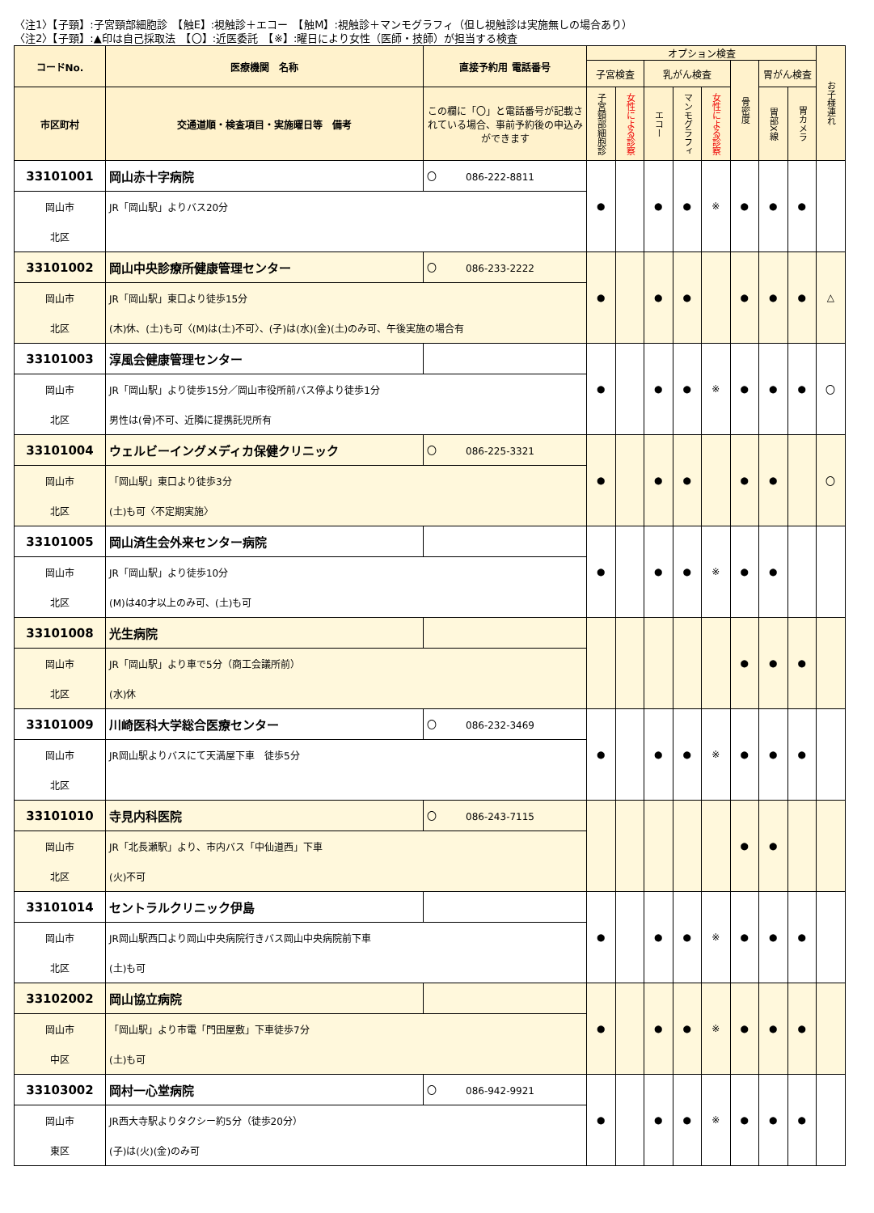〈注1〉【子頸】:子宮頸部細胞診　【触E】:視触診＋エコー　【触M】:視触診＋マンモグラフィ（但し視触診は実施無しの場合あり）
〈注2〉【子頸】:▲印は自己採取法　【〇】:近医委託　【※】:曜日により女性（医師・技師）が担当する検査
| コードNo. | 医療機関 名称 | 直接予約用 電話番号 | オプション検査 | | | | | | | | お子様連れ |
| --- | --- | --- | --- | --- | --- | --- | --- | --- | --- | --- | --- |
| | | | 子宮検査 | | 乳がん検査 | | | 骨密度 | 胃がん検査 | | |
| 市区町村 | 交通道順・検査項目・実施曜日等 備考 | この欄に「〇」と電話番号が記載されている場合、事前予約後の申込みができます | 子宮頸部細胞診 | 女性による診察 | エコー | マンモグラフィ | 女性による診察 | | 胃部X線 | 胃カメラ | |
| 33101001 | 岡山赤十字病院 | 〇 086-222-8811 | ● | | ● | ● | ※ | ● | ● | ● | |
| 岡山市 | JR「岡山駅」よりバス20分 | | | | | | | | | | |
| 北区 | | | | | | | | | | | |
| 33101002 | 岡山中央診療所健康管理センター | 〇 086-233-2222 | ● | | ● | ● | | ● | ● | ● | △ |
| 岡山市 | JR「岡山駅」東口より徒歩15分 | | | | | | | | | | |
| 北区 | (木)休、(土)も可〈(M)は(土)不可〉、(子)は(水)(金)(土)のみ可、午後実施の場合有 | | | | | | | | | | |
| 33101003 | 淳風会健康管理センター | | ● | | ● | ● | ※ | ● | ● | ● | 〇 |
| 岡山市 | JR「岡山駅」より徒歩15分／岡山市役所前バス停より徒歩1分 | | | | | | | | | | |
| 北区 | 男性は(骨)不可、近隣に提携託児所有 | | | | | | | | | | |
| 33101004 | ウェルビーイングメディカ保健クリニック | 〇 086-225-3321 | ● | | ● | ● | | ● | ● | | 〇 |
| 岡山市 | 「岡山駅」東口より徒歩3分 | | | | | | | | | | |
| 北区 | (土)も可〈不定期実施〉 | | | | | | | | | | |
| 33101005 | 岡山済生会外来センター病院 | | ● | | ● | ● | ※ | ● | ● | | |
| 岡山市 | JR「岡山駅」より徒歩10分 | | | | | | | | | | |
| 北区 | (M)は40才以上のみ可、(土)も可 | | | | | | | | | | |
| 33101008 | 光生病院 | | | | | | | ● | ● | ● | |
| 岡山市 | JR「岡山駅」より車で5分（商工会議所前） | | | | | | | | | | |
| 北区 | (水)休 | | | | | | | | | | |
| 33101009 | 川崎医科大学総合医療センター | 〇 086-232-3469 | ● | | ● | ● | ※ | ● | ● | ● | |
| 岡山市 | JR岡山駅よりバスにて天満屋下車 徒歩5分 | | | | | | | | | | |
| 北区 | | | | | | | | | | | |
| 33101010 | 寺見内科医院 | 〇 086-243-7115 | | | | | | ● | ● | | |
| 岡山市 | JR「北長瀬駅」より、市内バス「中仙道西」下車 | | | | | | | | | | |
| 北区 | (火)不可 | | | | | | | | | | |
| 33101014 | セントラルクリニック伊島 | | ● | | ● | ● | ※ | ● | ● | ● | |
| 岡山市 | JR岡山駅西口より岡山中央病院行きバス岡山中央病院前下車 | | | | | | | | | | |
| 北区 | (土)も可 | | | | | | | | | | |
| 33102002 | 岡山協立病院 | | ● | | ● | ● | ※ | ● | ● | ● | |
| 岡山市 | 「岡山駅」より市電「門田屋敷」下車徒歩7分 | | | | | | | | | | |
| 中区 | (土)も可 | | | | | | | | | | |
| 33103002 | 岡村一心堂病院 | 〇 086-942-9921 | ● | | ● | ● | ※ | ● | ● | ● | |
| 岡山市 | JR西大寺駅よりタクシー約5分（徒歩20分） | | | | | | | | | | |
| 東区 | (子)は(火)(金)のみ可 | | | | | | | | | | |